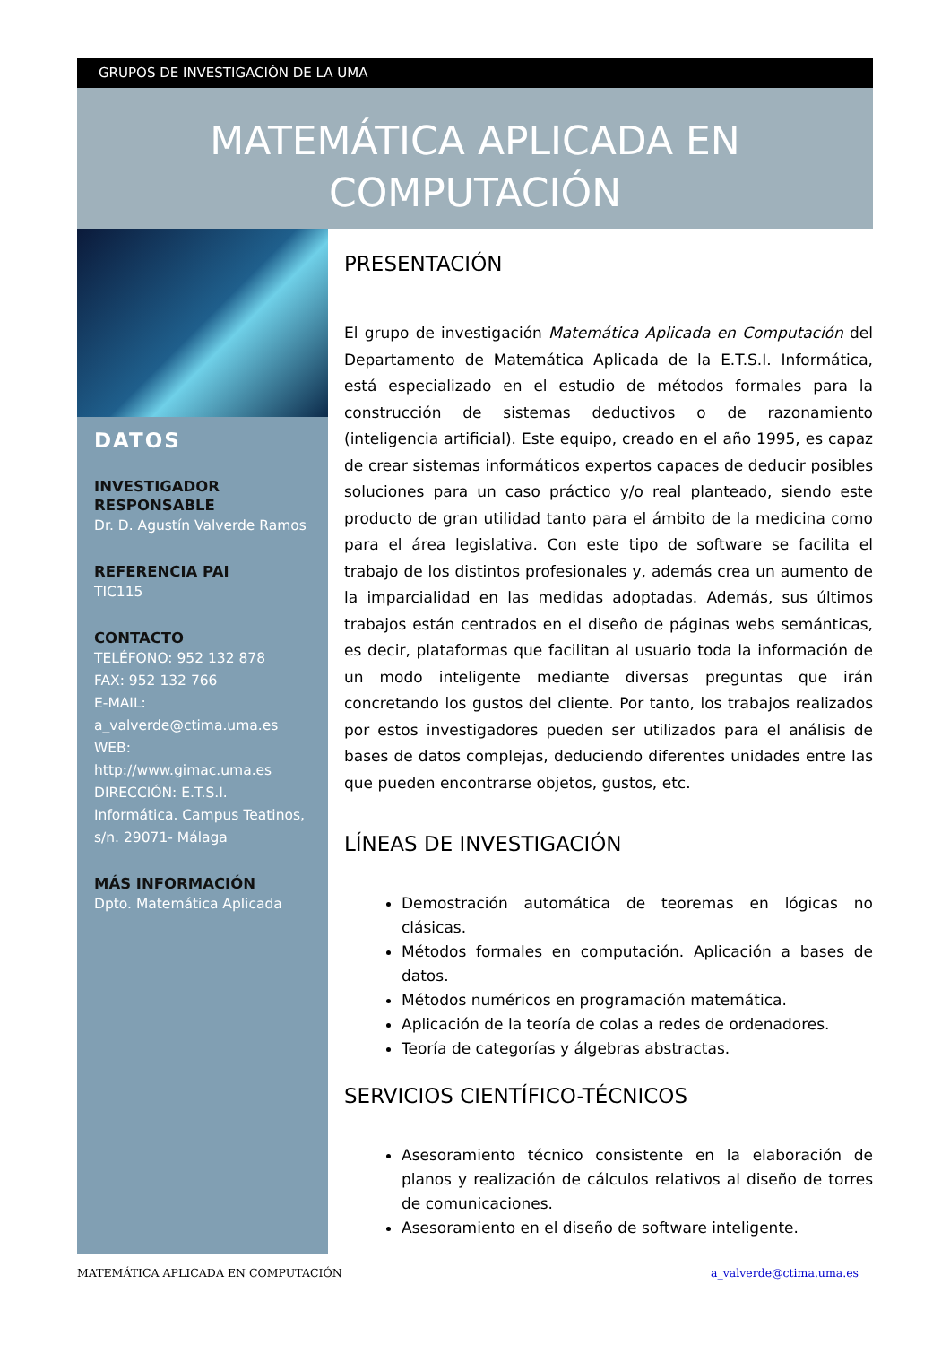GRUPOS DE INVESTIGACIÓN DE LA UMA
MATEMÁTICA APLICADA EN
COMPUTACIÓN
DATOS
INVESTIGADOR RESPONSABLE
Dr. D. Agustín Valverde Ramos
REFERENCIA PAI
TIC115
CONTACTO
TELÉFONO: 952 132 878
FAX: 952 132 766
E-MAIL:
a_valverde@ctima.uma.es
WEB: http://www.gimac.uma.es
DIRECCIÓN: E.T.S.I. Informática. Campus Teatinos, s/n. 29071- Málaga
MÁS INFORMACIÓN
Dpto. Matemática Aplicada
PRESENTACIÓN
El grupo de investigación Matemática Aplicada en Computación del Departamento de Matemática Aplicada de la E.T.S.I. Informática, está especializado en el estudio de métodos formales para la construcción de sistemas deductivos o de razonamiento (inteligencia artificial). Este equipo, creado en el año 1995, es capaz de crear sistemas informáticos expertos capaces de deducir posibles soluciones para un caso práctico y/o real planteado, siendo este producto de gran utilidad tanto para el ámbito de la medicina como para el área legislativa. Con este tipo de software se facilita el trabajo de los distintos profesionales y, además crea un aumento de la imparcialidad en las medidas adoptadas. Además, sus últimos trabajos están centrados en el diseño de páginas webs semánticas, es decir, plataformas que facilitan al usuario toda la información de un modo inteligente mediante diversas preguntas que irán concretando los gustos del cliente. Por tanto, los trabajos realizados por estos investigadores pueden ser utilizados para el análisis de bases de datos complejas, deduciendo diferentes unidades entre las que pueden encontrarse objetos, gustos, etc.
LÍNEAS DE INVESTIGACIÓN
Demostración automática de teoremas en lógicas no clásicas.
Métodos formales en computación. Aplicación a bases de datos.
Métodos numéricos en programación matemática.
Aplicación de la teoría de colas a redes de ordenadores.
Teoría de categorías y álgebras abstractas.
SERVICIOS CIENTÍFICO-TÉCNICOS
Asesoramiento técnico consistente en la elaboración de planos y realización de cálculos relativos al diseño de torres de comunicaciones.
Asesoramiento en el diseño de software inteligente.
MATEMÁTICA APLICADA EN COMPUTACIÓN a_valverde@ctima.uma.es